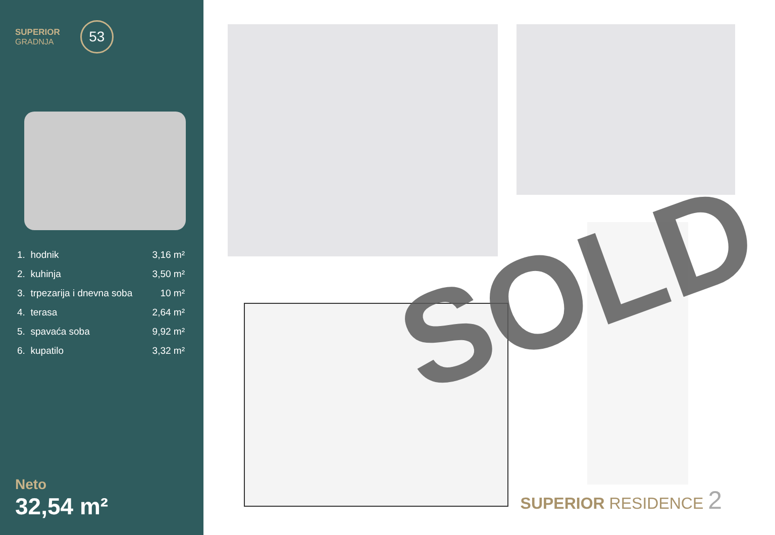SUPERIOR
GRADNJA
53
| 1. | hodnik | 3,16 m² |
| 2. | kuhinja | 3,50 m² |
| 3. | trpezarija i dnevna soba | 10 m² |
| 4. | terasa | 2,64 m² |
| 5. | spavaća soba | 9,92 m² |
| 6. | kupatilo | 3,32 m² |
Neto
32,54 m²
SOLD
SUPERIOR RESIDENCE 2